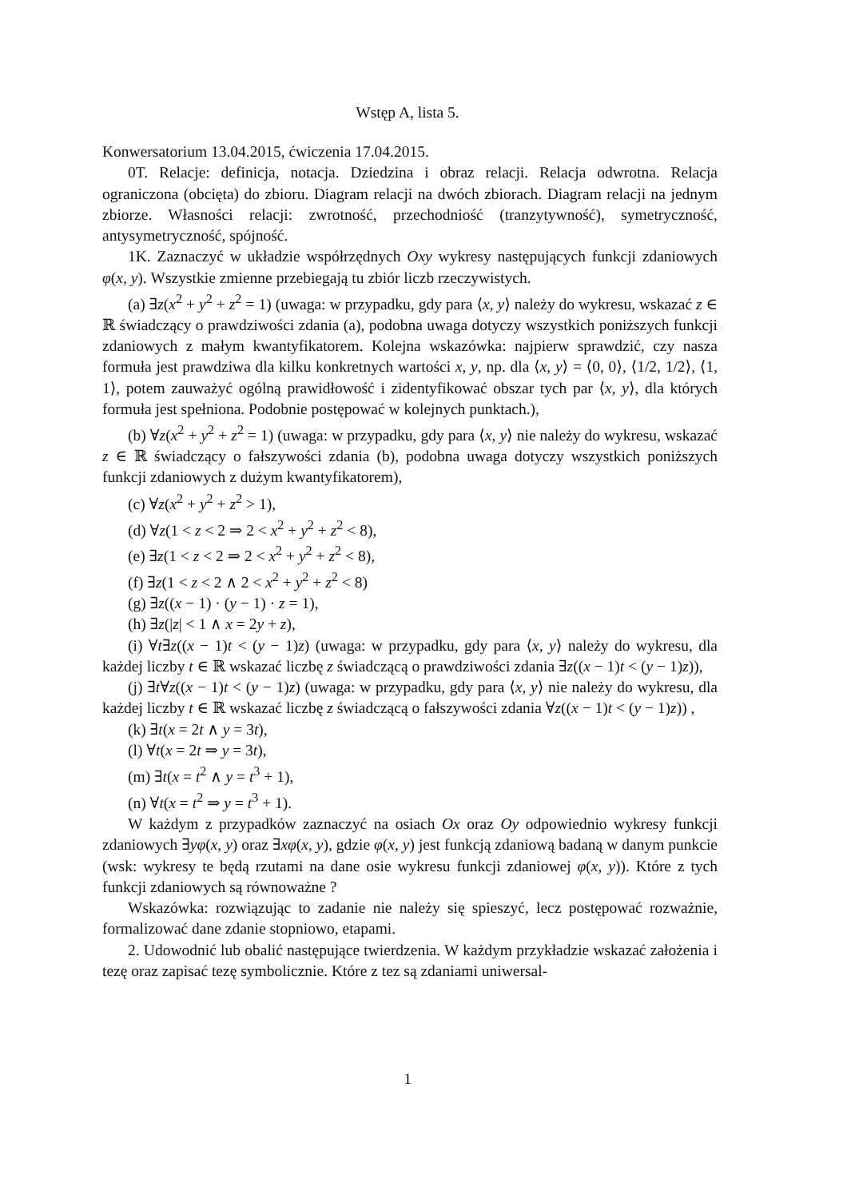Wstęp A, lista 5.
Konwersatorium 13.04.2015, ćwiczenia 17.04.2015.
0T. Relacje: definicja, notacja. Dziedzina i obraz relacji. Relacja odwrotna. Relacja ograniczona (obcięta) do zbioru. Diagram relacji na dwóch zbiorach. Diagram relacji na jednym zbiorze. Własności relacji: zwrotność, przechodniość (tranzytywność), symetryczność, antysymetryczność, spójność.
1K. Zaznaczyć w układzie współrzędnych Oxy wykresy następujących funkcji zdaniowych φ(x, y). Wszystkie zmienne przebiegają tu zbiór liczb rzeczywistych.
(a) ∃z(x<sup>2</sup> + y<sup>2</sup> + z<sup>2</sup> = 1) (uwaga: w przypadku, gdy para ⟨x, y⟩ należy do wykresu, wskazać z ∈ ℝ świadczący o prawdziwości zdania (a), podobna uwaga dotyczy wszystkich poniższych funkcji zdaniowych z małym kwantyfikatorem. Kolejna wskazówka: najpierw sprawdzić, czy nasza formuła jest prawdziwa dla kilku konkretnych wartości x, y, np. dla ⟨x, y⟩ = ⟨0, 0⟩, ⟨1/2, 1/2⟩, ⟨1, 1⟩, potem zauważyć ogólną prawidłowość i zidentyfikować obszar tych par ⟨x, y⟩, dla których formuła jest spełniona. Podobnie postępować w kolejnych punktach.),
(b) ∀z(x<sup>2</sup> + y<sup>2</sup> + z<sup>2</sup> = 1) (uwaga: w przypadku, gdy para ⟨x, y⟩ nie należy do wykresu, wskazać z ∈ ℝ świadczący o fałszywości zdania (b), podobna uwaga dotyczy wszystkich poniższych funkcji zdaniowych z dużym kwantyfikatorem),
(c) ∀z(x<sup>2</sup> + y<sup>2</sup> + z<sup>2</sup> > 1),
(d) ∀z(1 < z < 2 ⇒ 2 < x<sup>2</sup> + y<sup>2</sup> + z<sup>2</sup> < 8),
(e) ∃z(1 < z < 2 ⇒ 2 < x<sup>2</sup> + y<sup>2</sup> + z<sup>2</sup> < 8),
(f) ∃z(1 < z < 2 ∧ 2 < x<sup>2</sup> + y<sup>2</sup> + z<sup>2</sup> < 8)
(g) ∃z((x − 1) · (y − 1) · z = 1),
(h) ∃z(|z| < 1 ∧ x = 2y + z),
(i) ∀t∃z((x − 1)t < (y − 1)z) (uwaga: w przypadku, gdy para ⟨x, y⟩ należy do wykresu, dla każdej liczby t ∈ ℝ wskazać liczbę z świadczącą o prawdziwości zdania ∃z((x − 1)t < (y − 1)z)),
(j) ∃t∀z((x − 1)t < (y − 1)z) (uwaga: w przypadku, gdy para ⟨x, y⟩ nie należy do wykresu, dla każdej liczby t ∈ ℝ wskazać liczbę z świadczącą o fałszywości zdania ∀z((x − 1)t < (y − 1)z)) ,
(k) ∃t(x = 2t ∧ y = 3t),
(l) ∀t(x = 2t ⇒ y = 3t),
(m) ∃t(x = t<sup>2</sup> ∧ y = t<sup>3</sup> + 1),
(n) ∀t(x = t<sup>2</sup> ⇒ y = t<sup>3</sup> + 1).
W każdym z przypadków zaznaczyć na osiach Ox oraz Oy odpowiednio wykresy funkcji zdaniowych ∃yφ(x, y) oraz ∃xφ(x, y), gdzie φ(x, y) jest funkcją zdaniową badaną w danym punkcie (wsk: wykresy te będą rzutami na dane osie wykresu funkcji zdaniowej φ(x, y)). Które z tych funkcji zdaniowych są równoważne ?
Wskazówka: rozwiązując to zadanie nie należy się spieszyć, lecz postępować rozważnie, formalizować dane zdanie stopniowo, etapami.
2. Udowodnić lub obalić następujące twierdzenia. W każdym przykładzie wskazać założenia i tezę oraz zapisać tezę symbolicznie. Które z tez są zdaniami uniwersal-
1